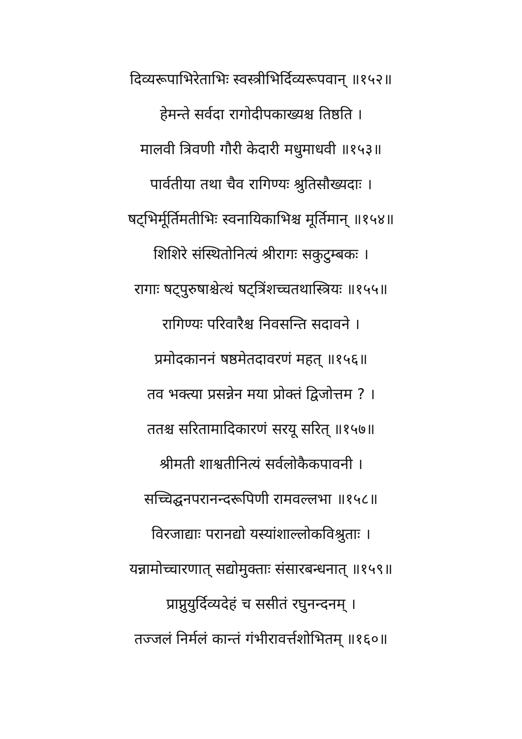दिव्यरूपाभिरेताभिः स्वस्त्रीभिर्दिव्यरूपवान् ॥१५२॥
हेमन्ते सर्वदा रागोदीपकाख्यश्च तिष्ठति ।
मालवी त्रिवणी गौरी केदारी मधुमाधवी ॥१५३॥
पार्वतीया तथा चैव रागिण्यः श्रुतिसौख्यदाः ।
षट्भिर्मूर्तिमतीभिः स्वनायिकाभिश्च मूर्तिमान् ॥१५४॥
शिशिरे संस्थितोनित्यं श्रीरागः सकुटुम्बकः ।
रागाः षट्पुरुषाश्चेत्थं षट्त्रिंशच्चतथास्त्रियः ॥१५५॥
रागिण्यः परिवारैश्च निवसन्ति सदावने ।
प्रमोदकाननं षष्ठमेतदावरणं महत् ॥१५६॥
तव भक्त्या प्रसन्नेन मया प्रोक्तं द्विजोत्तम ? ।
ततश्च सरितामादिकारणं सरयू सरित् ॥१५७॥
श्रीमती शाश्वतीनित्यं सर्वलोकैकपावनी ।
सच्चिद्घनपरानन्दरूपिणी रामवल्लभा ॥१५८॥
विरजाद्याः परानद्यो यस्यांशाल्लोकविश्रुताः ।
यन्नामोच्चारणात् सद्योमुक्ताः संसारबन्धनात् ॥१५९॥
प्राप्नुयुर्दिव्यदेहं च ससीतं रघुनन्दनम् ।
तज्जलं निर्मलं कान्तं गंभीरावर्त्तशोभितम् ॥१६०॥